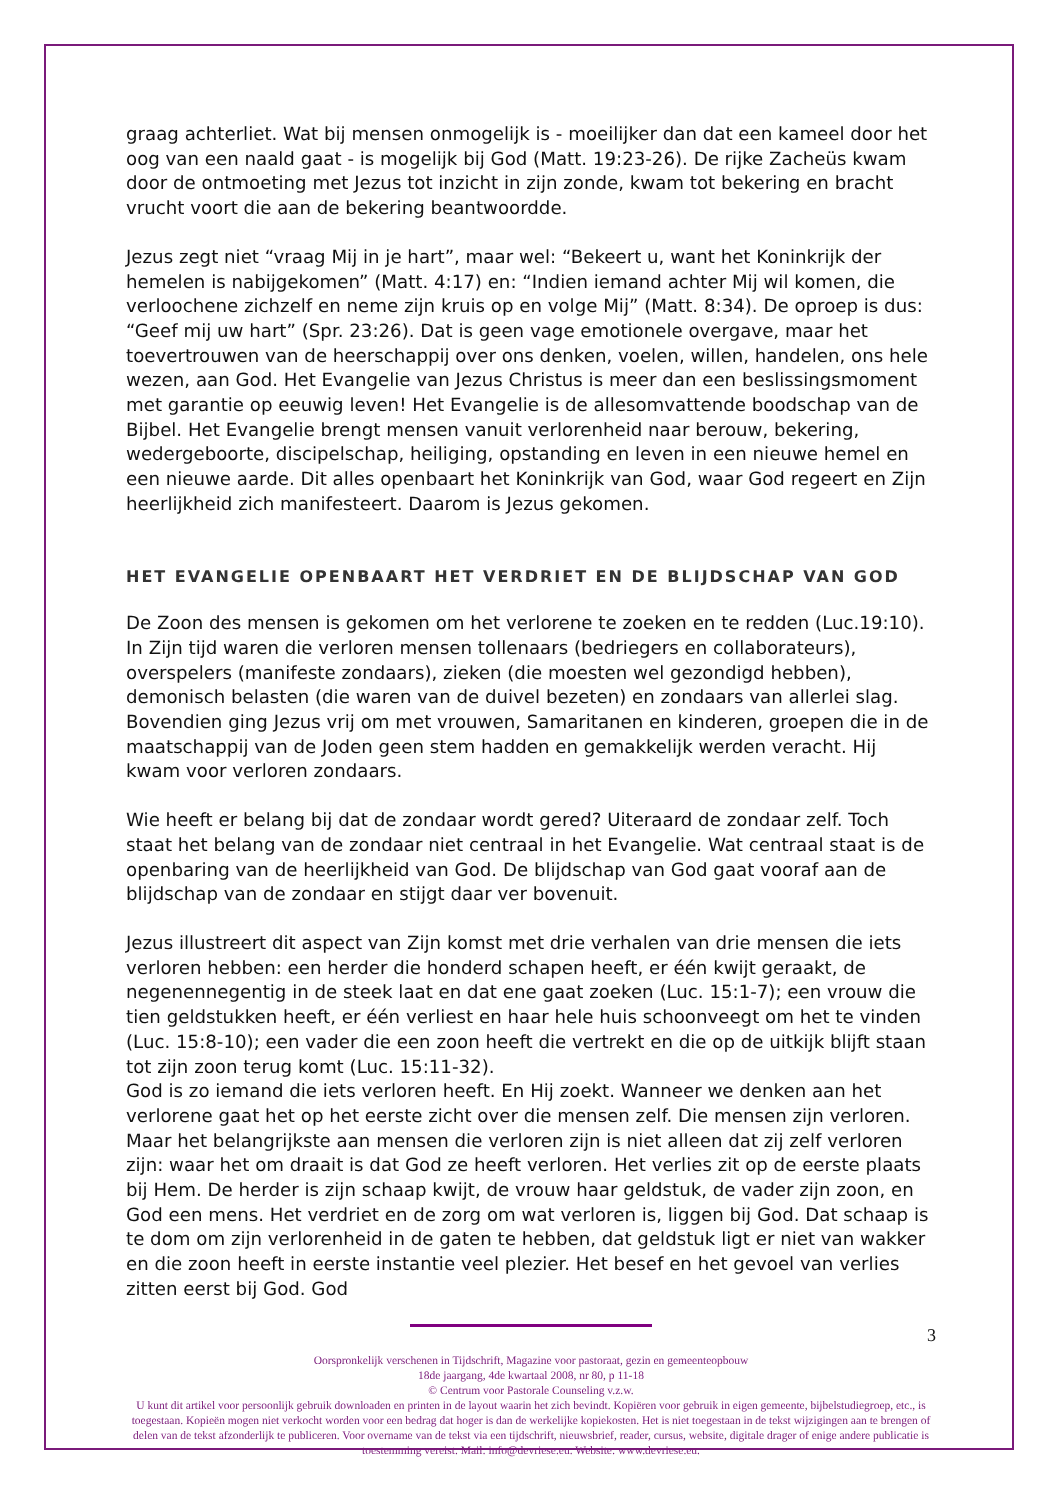graag achterliet. Wat bij mensen onmogelijk is - moeilijker dan dat een kameel door het oog van een naald gaat - is mogelijk bij God (Matt. 19:23-26). De rijke Zacheüs kwam door de ontmoeting met Jezus tot inzicht in zijn zonde, kwam tot bekering en bracht vrucht voort die aan de bekering beantwoordde.
Jezus zegt niet “vraag Mij in je hart”, maar wel: “Bekeert u, want het Koninkrijk der hemelen is nabijgekomen” (Matt. 4:17) en: “Indien iemand achter Mij wil komen, die verloochene zichzelf en neme zijn kruis op en volge Mij” (Matt. 8:34). De oproep is dus: “Geef mij uw hart” (Spr. 23:26). Dat is geen vage emotionele overgave, maar het toevertrouwen van de heerschappij over ons denken, voelen, willen, handelen, ons hele wezen, aan God. Het Evangelie van Jezus Christus is meer dan een beslissingsmoment met garantie op eeuwig leven! Het Evangelie is de allesomvattende boodschap van de Bijbel. Het Evangelie brengt mensen vanuit verlorenheid naar berouw, bekering, wedergeboorte, discipelschap, heiliging, opstanding en leven in een nieuwe hemel en een nieuwe aarde. Dit alles openbaart het Koninkrijk van God, waar God regeert en Zijn heerlijkheid zich manifesteert. Daarom is Jezus gekomen.
HET EVANGELIE OPENBAART HET VERDRIET EN DE BLIJDSCHAP VAN GOD
De Zoon des mensen is gekomen om het verlorene te zoeken en te redden (Luc.19:10). In Zijn tijd waren die verloren mensen tollenaars (bedriegers en collaborateurs), overspelers (manifeste zondaars), zieken (die moesten wel gezondigd hebben), demonisch belasten (die waren van de duivel bezeten) en zondaars van allerlei slag. Bovendien ging Jezus vrij om met vrouwen, Samaritanen en kinderen, groepen die in de maatschappij van de Joden geen stem hadden en gemakkelijk werden veracht. Hij kwam voor verloren zondaars.
Wie heeft er belang bij dat de zondaar wordt gered? Uiteraard de zondaar zelf. Toch staat het belang van de zondaar niet centraal in het Evangelie. Wat centraal staat is de openbaring van de heerlijkheid van God. De blijdschap van God gaat vooraf aan de blijdschap van de zondaar en stijgt daar ver bovenuit.
Jezus illustreert dit aspect van Zijn komst met drie verhalen van drie mensen die iets verloren hebben: een herder die honderd schapen heeft, er één kwijt geraakt, de negenennegentig in de steek laat en dat ene gaat zoeken (Luc. 15:1-7); een vrouw die tien geldstukken heeft, er één verliest en haar hele huis schoonveegt om het te vinden (Luc. 15:8-10); een vader die een zoon heeft die vertrekt en die op de uitkijk blijft staan tot zijn zoon terug komt (Luc. 15:11-32).
God is zo iemand die iets verloren heeft. En Hij zoekt. Wanneer we denken aan het verlorene gaat het op het eerste zicht over die mensen zelf. Die mensen zijn verloren. Maar het belangrijkste aan mensen die verloren zijn is niet alleen dat zij zelf verloren zijn: waar het om draait is dat God ze heeft verloren. Het verlies zit op de eerste plaats bij Hem. De herder is zijn schaap kwijt, de vrouw haar geldstuk, de vader zijn zoon, en God een mens. Het verdriet en de zorg om wat verloren is, liggen bij God. Dat schaap is te dom om zijn verlorenheid in de gaten te hebben, dat geldstuk ligt er niet van wakker en die zoon heeft in eerste instantie veel plezier. Het besef en het gevoel van verlies zitten eerst bij God. God
3
Oorspronkelijk verschenen in Tijdschrift, Magazine voor pastoraat, gezin en gemeenteopbouw
18de jaargang, 4de kwartaal 2008, nr 80, p 11-18
© Centrum voor Pastorale Counseling v.z.w.
U kunt dit artikel voor persoonlijk gebruik downloaden en printen in de layout waarin het zich bevindt. Kopiëren voor gebruik in eigen gemeente, bijbelstudiegroep, etc., is toegestaan. Kopieën mogen niet verkocht worden voor een bedrag dat hoger is dan de werkelijke kopiekosten. Het is niet toegestaan in de tekst wijzigingen aan te brengen of delen van de tekst afzonderlijk te publiceren. Voor overname van de tekst via een tijdschrift, nieuwsbrief, reader, cursus, website, digitale drager of enige andere publicatie is toestemming vereist. Mail: info@devriese.eu. Website: www.devriese.eu.